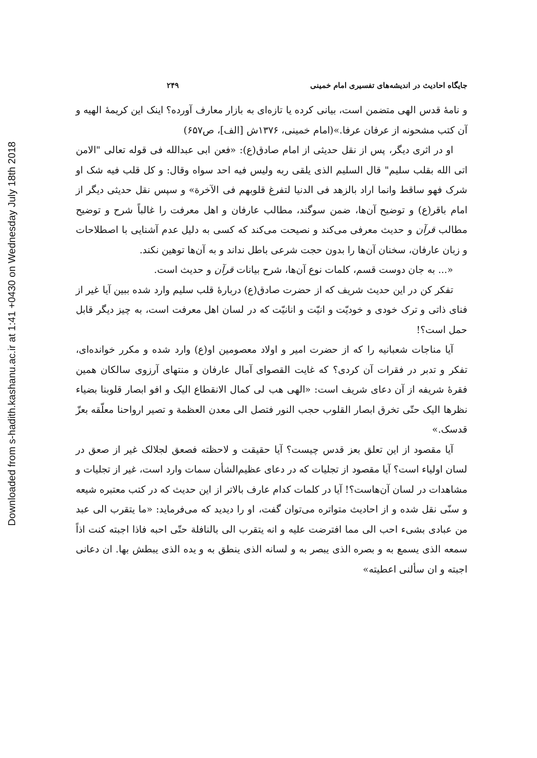Downloaded from s-hadith.kashanu.ac.ir at 1:41 +0430 on Wednesday July 18th 2018
جایگاه احادیث در اندیشه‌های تفسیری امام خمینی ۲۴۹
و نامهٔ قدس الهی متضمن است، بیانی کرده یا تازه‌ای به بازار معارف آورده؟ اینک این کریمهٔ الهیه و آن کتب مشحونه از عرفان عرفا.»(امام خمینی، ۱۳۷۶ش [الف]، ص۶۵۷)
او در اثری دیگر، پس از نقل حدیثی از امام صادق(ع): «فعن ابی عبدالله فی قوله تعالی "الامن اتی الله بقلب سلیم" قال السلیم الذی یلقی ربه ولیس فیه احد سواه وقال: و کل قلب فیه شک او شرک فهو ساقط وانما اراد بالزهد فی الدنیا لتفرغ قلوبهم فی الآخرة» و سپس نقل حدیثی دیگر از امام باقر(ع) و توضیح آن‌ها، ضمن سوگند، مطالب عارفان و اهل معرفت را غالباً شرح و توضیح مطالب قرآن و حدیث معرفی می‌کند و نصیحت می‌کند که کسی به دلیل عدم آشنایی با اصطلاحات و زبان عارفان، سخنان آن‌ها را بدون حجت شرعی باطل نداند و به آن‌ها توهین نکند.
«... به جان دوست قسم، کلمات نوع آن‌ها، شرح بیانات قرآن و حدیث است.
تفکر کن در این حدیث شریف که از حضرت صادق(ع) دربارهٔ قلب سلیم وارد شده ببین آیا غیر از فنای ذاتی و ترک خودی و خودیّت و انیّت و انانیّت که در لسان اهل معرفت است، به چیز دیگر قابل حمل است؟!
آیا مناجات شعبانیه را که از حضرت امیر و اولاد معصومین او(ع) وارد شده و مکرر خوانده‌ای، تفکر و تدبر در فقرات آن کردی؟ که غایت القصوای آمال عارفان و منتهای آرزوی سالکان همین فقرهٔ شریفه از آن دعای شریف است: «الهی هب لی کمال الانقطاع الیک و افو ابصار قلوبنا بضیاء نظرها الیک حتّی تخرق ابصار القلوب حجب النور فتصل الی معدن العظمة و تصیر ارواحنا معلّقه بعزّ قدسک.»
آیا مقصود از این تعلق بعز قدس چیست؟ آیا حقیقت و لاحظته فصعق لجلالک غیر از صعق در لسان اولیاء است؟ آیا مقصود از تجلیات که در دعای عظیم‌الشأن سمات وارد است، غیر از تجلیات و مشاهدات در لسان آن‌هاست؟! آیا در کلمات کدام عارف بالاتر از این حدیث که در کتب معتبره شیعه و سنّی نقل شده و از احادیث متواتره می‌توان گفت، او را دیدید که می‌فرماید: «ما یتقرب الی عبد من عبادی بشیء احب الی مما افترضت علیه و انه یتقرب الی بالنافلة حتّی احبه فاذا اجبته کنت اذاً سمعه الذی یسمع به و بصره الذی یبصر به و لسانه الذی ینطق به و یده الذی یبطش بها. ان دعانی اجبته و ان سألنی اعطیته»